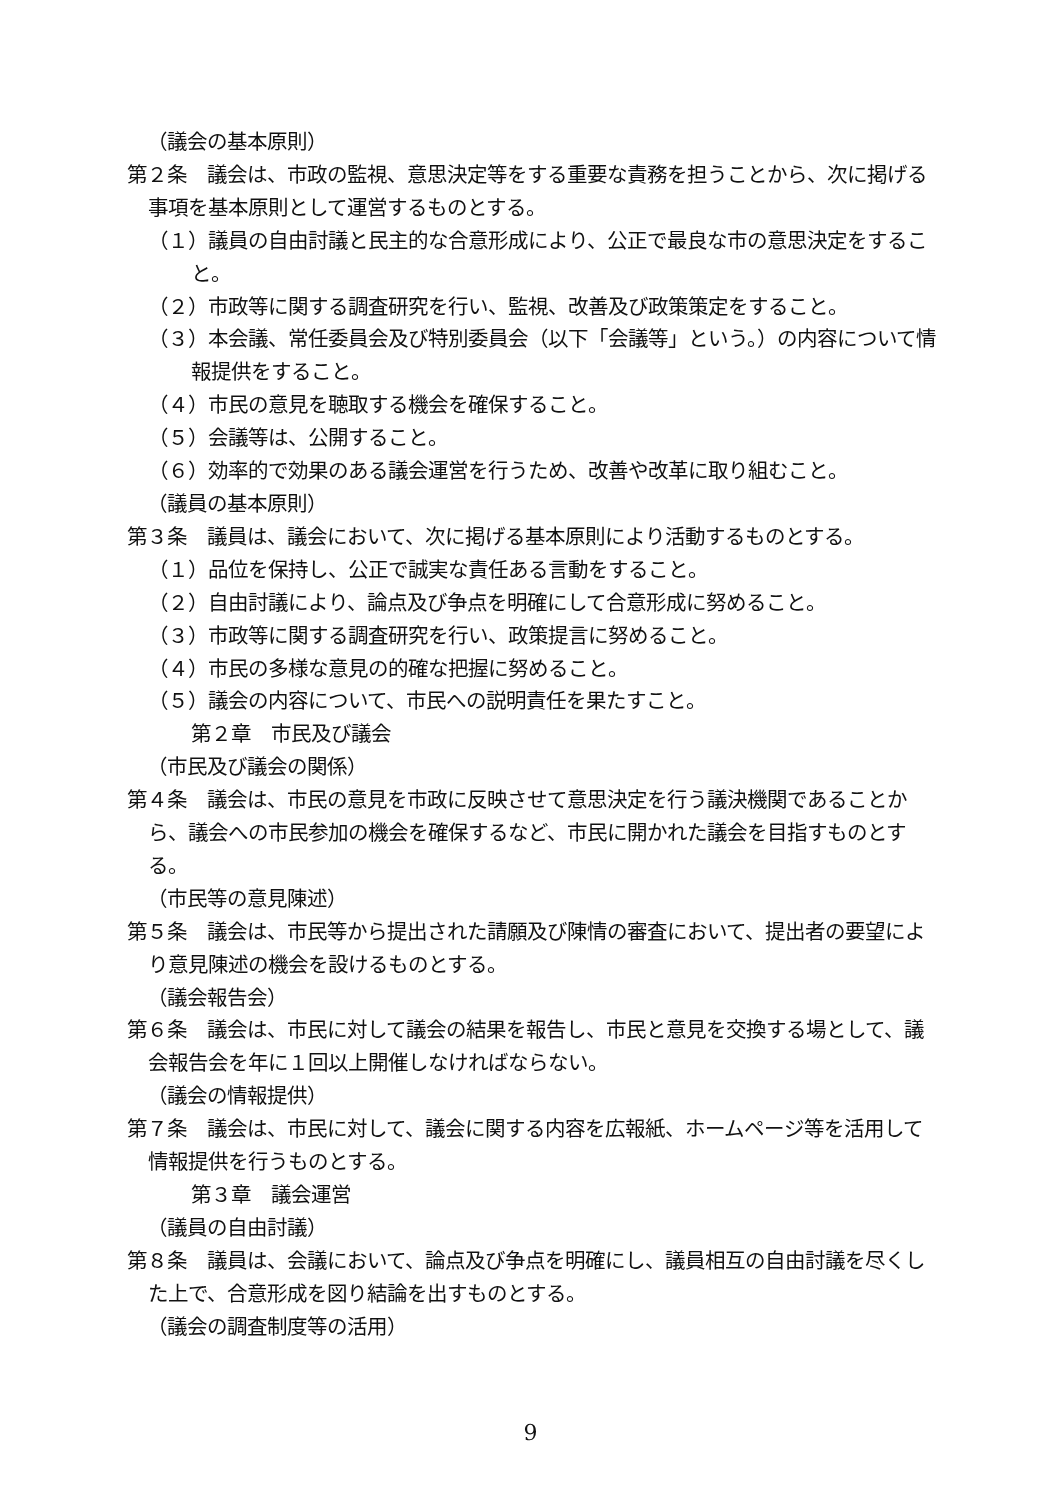（議会の基本原則）
第２条　議会は、市政の監視、意思決定等をする重要な責務を担うことから、次に掲げる事項を基本原則として運営するものとする。
（１）議員の自由討議と民主的な合意形成により、公正で最良な市の意思決定をすること。
（２）市政等に関する調査研究を行い、監視、改善及び政策策定をすること。
（３）本会議、常任委員会及び特別委員会（以下「会議等」という。）の内容について情報提供をすること。
（４）市民の意見を聴取する機会を確保すること。
（５）会議等は、公開すること。
（６）効率的で効果のある議会運営を行うため、改善や改革に取り組むこと。
（議員の基本原則）
第３条　議員は、議会において、次に掲げる基本原則により活動するものとする。
（１）品位を保持し、公正で誠実な責任ある言動をすること。
（２）自由討議により、論点及び争点を明確にして合意形成に努めること。
（３）市政等に関する調査研究を行い、政策提言に努めること。
（４）市民の多様な意見の的確な把握に努めること。
（５）議会の内容について、市民への説明責任を果たすこと。
第２章　市民及び議会
（市民及び議会の関係）
第４条　議会は、市民の意見を市政に反映させて意思決定を行う議決機関であることから、議会への市民参加の機会を確保するなど、市民に開かれた議会を目指すものとする。
（市民等の意見陳述）
第５条　議会は、市民等から提出された請願及び陳情の審査において、提出者の要望により意見陳述の機会を設けるものとする。
（議会報告会）
第６条　議会は、市民に対して議会の結果を報告し、市民と意見を交換する場として、議会報告会を年に１回以上開催しなければならない。
（議会の情報提供）
第７条　議会は、市民に対して、議会に関する内容を広報紙、ホームページ等を活用して情報提供を行うものとする。
第３章　議会運営
（議員の自由討議）
第８条　議員は、会議において、論点及び争点を明確にし、議員相互の自由討議を尽くした上で、合意形成を図り結論を出すものとする。
（議会の調査制度等の活用）
9